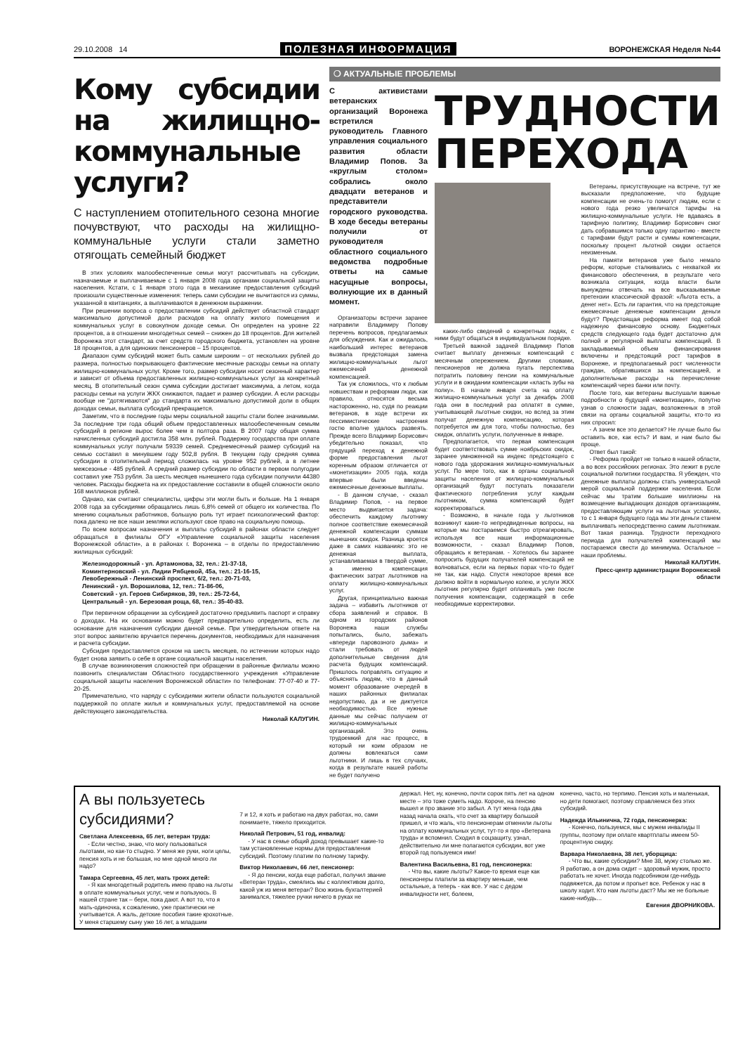29.10.2008 14 ПОЛЕЗНАЯ ИНФОРМАЦИЯ ВОРОНЕЖСКАЯ Неделя №44
Кому субсидии на жилищно-коммунальные услуги?
С наступлением отопительного сезона многие почувствуют, что расходы на жилищно-коммунальные услуги стали заметно отягощать семейный бюджет
В этих условиях малообеспеченные семьи могут рассчитывать на субсидии, назначаемые и выплачиваемые с 1 января 2008 года органами социальной защиты населения. Кстати, с 1 января этого года в механизме предоставления субсидий произошли существенные изменения: теперь сами субсидии не вычитаются из суммы, указанной в квитанциях, а выплачиваются в денежном выражении.
При решении вопроса о предоставлении субсидий действует областной стандарт максимально допустимой доли расходов на оплату жилого помещения и коммунальных услуг в совокупном доходе семьи. Он определен на уровне 22 процентов, а в отношении многодетных семей – снижен до 18 процентов. Для жителей Воронежа этот стандарт, за счет средств городского бюджета, установлен на уровне 18 процентов, а для одиноких пенсионеров – 15 процентов.
Диапазон сумм субсидий может быть самым широким – от нескольких рублей до размера, полностью покрывающего фактические месячные расходы семьи на оплату жилищно-коммунальных услуг. Кроме того, размер субсидии носит сезонный характер и зависит от объема предоставленных жилищно-коммунальных услуг за конкретный месяц. В отопительный сезон сумма субсидии достигает максимума, а летом, когда расходы семьи на услуги ЖКХ снижаются, падает и размер субсидии. А если расходы вообще не "дотягиваются" до стандарта их максимально допустимой доли в общих доходах семьи, выплата субсидий прекращается.
Заметим, что в последние годы меры социальной защиты стали более значимыми. За последние три года общий объем предоставленных малообеспеченным семьям субсидий в регионе вырос более чем в полтора раза. В 2007 году общая сумма начисленных субсидий достигла 358 млн. рублей. Поддержку государства при оплате коммунальных услуг получали 59339 семей. Среднемесячный размер субсидий на семью составил в минувшем году 502,8 рубля. В текущем году средняя сумма субсидии в отопительный период сложилась на уровне 952 рублей, а в летнее межсезонье - 485 рублей. А средний размер субсидии по области в первом полугодии составил уже 753 рубля. За шесть месяцев нынешнего года субсидии получили 44380 человек. Расходы бюджета на их предоставление составили в общей сложности около 168 миллионов рублей.
Однако, как считают специалисты, цифры эти могли быть и больше. На 1 января 2008 года за субсидиями обращались лишь 6,8% семей от общего их количества. По мнению социальных работников, большую роль тут играет психологический фактор: пока далеко не все наши земляки используют свое право на социальную помощь.
По всем вопросам назначения и выплаты субсидий в районах области следует обращаться в филиалы ОГУ «Управление социальной защиты населения Воронежской области», а в районах г. Воронежа – в отделы по предоставлению жилищных субсидий:
Железнодорожный - ул. Артамонова, 32, тел.: 21-37-18,
Коминтерновский - ул. Лидии Рябцевой, 45а, тел.: 21-16-15,
Левобережный - Ленинский проспект, 6/2, тел.: 20-71-03,
Ленинский - ул. Ворошилова, 12, тел.: 71-86-06,
Советский - ул. Героев Сибиряков, 39, тел.: 25-72-64,
Центральный - ул. Березовая роща, 68, тел.: 35-40-83.
При первичном обращении за субсидией достаточно предъявить паспорт и справку о доходах. На их основании можно будет предварительно определить, есть ли основание для назначения субсидии данной семье. При утвердительном ответе на этот вопрос заявителю вручается перечень документов, необходимых для назначения и расчета субсидии.
Субсидия предоставляется сроком на шесть месяцев, по истечении которых надо будет снова заявить о себе в органе социальной защиты населения.
В случае возникновения сложностей при обращении в районные филиалы можно позвонить специалистам Областного государственного учреждения «Управление социальной защиты населения Воронежской области» по телефонам: 77-07-40 и 77-20-25.
Примечательно, что наряду с субсидиями жители области пользуются социальной поддержкой по оплате жилья и коммунальных услуг, предоставляемой на основе действующего законодательства.
Николай КАЛУГИН.
❍ АКТУАЛЬНЫЕ ПРОБЛЕМЫ
С активистами ветеранских организаций Воронежа встретился руководитель Главного управления социального развития области Владимир Попов. За «круглым столом» собрались около двадцати ветеранов и представители городского руководства. В ходе беседы ветераны получили от руководителя областного социального ведомства подробные ответы на самые насущные вопросы, волнующие их в данный момент.
Организаторы встречи заранее направили Владимиру Попову перечень вопросов, предлагаемых для обсуждения. Как и ожидалось, наибольший интерес ветеранов вызвала предстоящая замена жилищно-коммунальных льгот ежемесячной денежной компенсацией.
Так уж сложилось, что к любым новшествам и реформам люди, как правило, относятся весьма настороженно, но, судя по реакции ветеранов, в ходе встречи их пессимистические настроения гостю вполне удалось развеять. Прежде всего Владимир Борисович убедительно показал, что грядущий переход к денежной форме предоставления льгот коренным образом отличается от «монетизации» 2005 года, когда впервые были введены ежемесячные денежные выплаты.
- В данном случае, - сказал Владимир Попов, - на первое место выдвигается задача: обеспечить каждому льготнику полное соответствие ежемесячной денежной компенсации суммам нынешних скидок. Разница кроется даже в самих названиях: это не денежная выплата, устанавливаемая в твердой сумме, а именно компенсация фактических затрат льготников на оплату жилищно-коммунальных услуг.
Другая, принципиально важная задача – избавить льготников от сбора заявлений и справок. В одном из городских районов Воронежа наши службы попытались, было, забежать «впереди паровозного дыма» и стали требовать от людей дополнительные сведения для расчета будущих компенсаций. Пришлось поправлять ситуацию и объяснять людям, что в данный момент образование очередей в наших районных филиалах недопустимо, да и не диктуется необходимостью. Все нужные данные мы сейчас получаем от жилищно-коммунальных организаций. Это очень трудоемкий для нас процесс, в который ни коим образом не должны вовлекаться сами льготники. И лишь в тех случаях, когда в результате нашей работы не будет получено
ТРУДНОСТИ ПЕРЕХОДА
каких-либо сведений о конкретных людях, с ними будут общаться в индивидуальном порядке.
Третьей важной задачей Владимир Попов считает выплату денежных компенсаций с месячным опережением. Другими словами, пенсионеров не должна пугать перспектива потратить половину пенсии на коммунальные услуги и в ожидании компенсации «класть зубы на полку». В начале января счета на оплату жилищно-коммунальных услуг за декабрь 2008 года они в последний раз оплатят в сумме, учитывающей льготные скидки, но вслед за этим получат денежную компенсацию, которая потребуется им для того, чтобы полностью, без скидок, оплатить услуги, полученные в январе.
Предполагается, что первая компенсация будет соответствовать сумме ноябрьских скидок, заранее умноженной на индекс предстоящего с нового года удорожания жилищно-коммунальных услуг. По мере того, как в органы социальной защиты населения от жилищно-коммунальных организаций будут поступать показатели фактического потребления услуг каждым льготником, сумма компенсаций будет корректироваться.
- Возможно, в начале года у льготников возникнут какие-то непредвиденные вопросы, на которые мы постараемся быстро отреагировать, используя все наши информационные возможности, - сказал Владимир Попов, обращаясь к ветеранам. - Хотелось бы заранее попросить будущих получателей компенсаций не волноваться, если на первых порах что-то будет не так, как надо. Спустя некоторое время все должно войти в нормальную колею, и услуги ЖКХ льготник регулярно будет оплачивать уже после получения компенсации, содержащей в себе необходимые корректировки.
Ветераны, присутствующие на встрече, тут же высказали предположение, что будущие компенсации не очень-то помогут людям, если с нового года резко увеличатся тарифы на жилищно-коммунальные услуги. Не вдаваясь в тарифную политику, Владимир Борисович смог дать собравшимся только одну гарантию - вместе с тарифами будут расти и суммы компенсации, поскольку процент льготной скидки остается неизменным.
На памяти ветеранов уже было немало реформ, которые сталкивались с нехваткой их финансового обеспечения, в результате чего возникала ситуация, когда власти были вынуждены отвечать на все высказываемые претензии классической фразой: «Льгота есть, а денег нет». Есть ли гарантия, что на предстоящие ежемесячные денежные компенсации деньги будут? Предстоящая реформа имеет под собой надежную финансовую основу. Бюджетных средств следующего года будет достаточно для полной и регулярной выплаты компенсаций. В закладываемый объем финансирования включены и предстоящий рост тарифов в Воронеже, и предполагаемый рост численности граждан, обратившихся за компенсацией, и дополнительные расходы на перечисление компенсаций через банки или почту.
После того, как ветераны выслушали важные подробности о будущей «монетизации», попутно узнав о сложности задач, возложенных в этой связи на органы социальной защиты, кто-то из них спросил:
- А зачем все это делается? Не лучше было бы оставить все, как есть? И вам, и нам было бы проще.
Ответ был такой:
- Реформа пройдет не только в нашей области, а во всех российских регионах. Это лежит в русле социальной политики государства. Я убежден, что денежные выплаты должны стать универсальной мерой социальной поддержки населения. Если сейчас мы тратим большие миллионы на возмещение выпадающих доходов организациям, предоставляющим услуги на льготных условиях, то с 1 января будущего года мы эти деньги станем выплачивать непосредственно самим льготникам. Вот такая разница. Трудности переходного периода для получателей компенсаций мы постараемся свести до минимума. Остальное – наши проблемы.
Николай КАЛУГИН.
Пресс-центр администрации Воронежской области
А вы пользуетесь субсидиями?
Светлана Алексеевна, 65 лет, ветеран труда:
- Если честно, знаю, что могу пользоваться льготами, но как-то стыдно. У меня же руки, ноги целы, пенсия хоть и не большая, но мне одной много ли надо?
Тамара Сергеевна, 45 лет, мать троих детей:
- Я как многодетный родитель имею право на льготы в оплате коммунальных услуг, чем и пользуюсь. В нашей стране так – бери, пока дают. А вот то, что я мать-одиночка, к сожалению, уже практически не учитывается. А жаль, детские пособия такие крохотные. У меня старшему сыну уже 16 лет, а младшим
7 и 12, я хоть и работаю на двух работах, но, сами понимаете, тяжело приходится.
Николай Петрович, 51 год, инвалид:
- У нас в семье общий доход превышает какие-то там установленные нормы для предоставления субсидий. Поэтому платим по полному тарифу.
Виктор Николаевич, 66 лет, пенсионер:
- Я до пенсии, когда еще работал, получил звание «Ветеран труда», смеялись мы с коллективом долго, какой уж из меня ветеран? Всю жизнь бухгалтерией занимался, тяжелее ручки ничего в руках не
держал. Нет, ну, конечно, почти сорок пять лет на одном месте – это тоже суметь надо. Короче, на пенсию вышел и про звание это забыл. А тут жена года два назад начала охать, что счет за квартиру большой пришел, и что жаль, что пенсионерам отменили льготы на оплату коммунальных услуг, тут-то я про «Ветерана труда» и вспомнил. Сходил в соцзащиту, узнал, действительно ли мне полагаются субсидии, вот уже второй год пользуемся ими!
Валентина Васильевна, 81 год, пенсионерка:
- Что вы, какие льготы? Какое-то время еще как пенсионеры платили за квартиру меньше, чем остальные, а теперь - как все. У нас с дедом инвалидности нет, болеем,
конечно, часто, но терпимо. Пенсия хоть и маленькая, но дети помогают, поэтому справляемся без этих субсидий.
Надежда Ильинична, 72 года, пенсионерка:
- Конечно, пользуемся, мы с мужем инвалиды II группы, поэтому при оплате квартплаты имеем 50-процентную скидку.
Варвара Николаевна, 38 лет, уборщица:
- Что вы, какие субсидии? Мне 38, мужу столько же. Я работаю, а он дома сидит – здоровый мужик, просто работать не хочет. Иногда подсобником где-нибудь подвяжется, да потом и пропьет все. Ребенок у нас в школу ходит. Кто нам льготы даст? Мы же не больные какие-нибудь…
Евгения ДВОРНИКОВА.